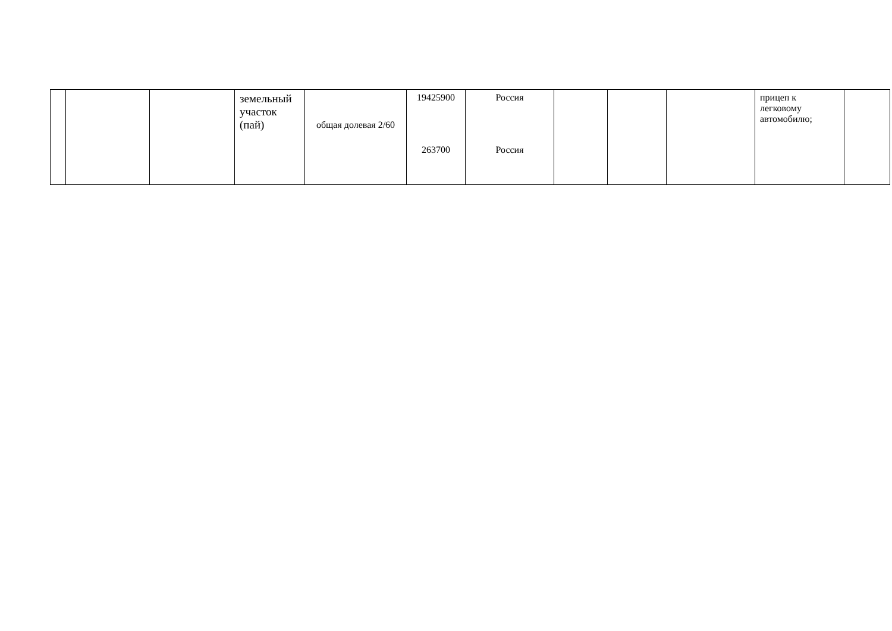| | | | земельный участок (пай) | общая долевая 2/60 | 19425900 263700 | Россия Россия | | | | прицеп к легковому автомобилю; | |